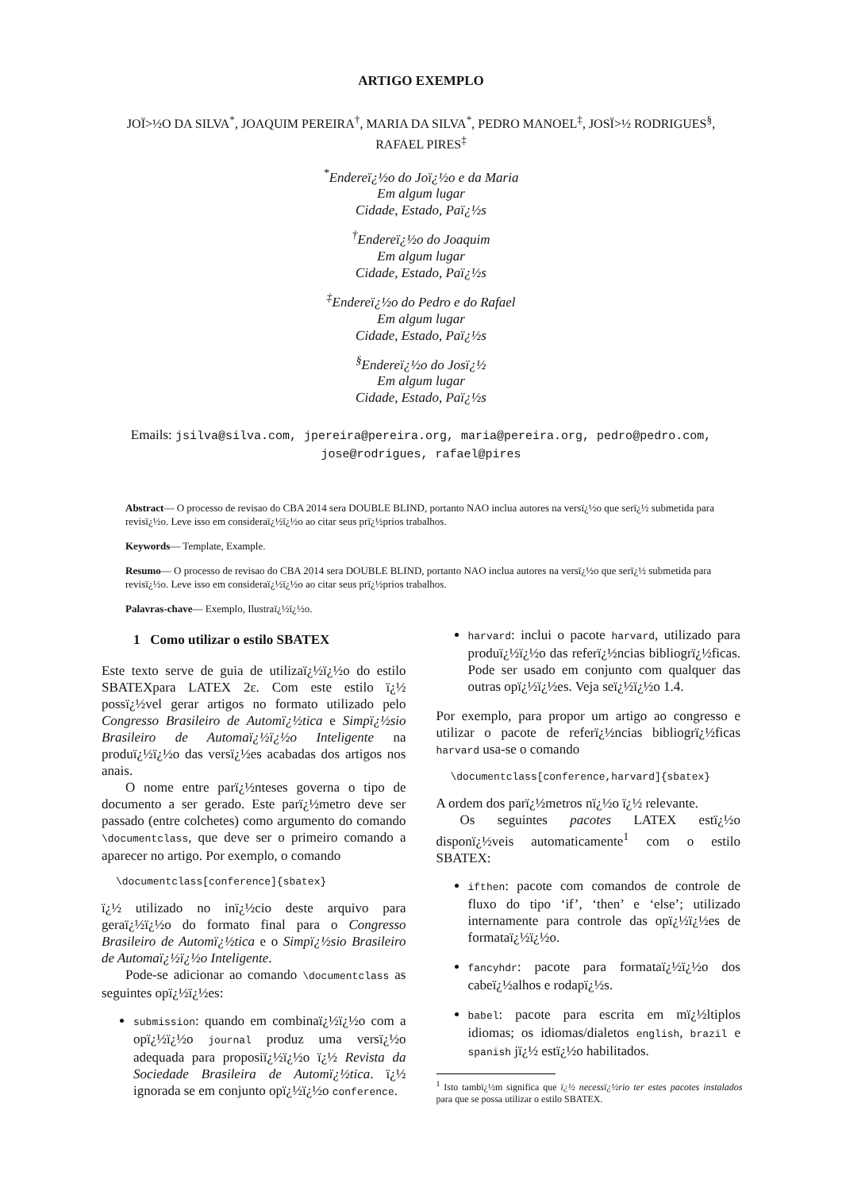ARTIGO EXEMPLO
JOÏ>½O DA SILVA<sup>*</sup>, JOAQUIM PEREIRA<sup>†</sup>, MARIA DA SILVA<sup>*</sup>, PEDRO MANOEL<sup>‡</sup>, JOSÏ>½ RODRIGUES<sup>§</sup>,
RAFAEL PIRES<sup>‡</sup>
<sup>*</sup> Endereï¿½o do Joï¿½o e da Maria
Em algum lugar
Cidade, Estado, Paï¿½s
<sup>†</sup> Endereï¿½o do Joaquim
Em algum lugar
Cidade, Estado, Paï¿½s
<sup>‡</sup> Endereï¿½o do Pedro e do Rafael
Em algum lugar
Cidade, Estado, Paï¿½s
<sup>§</sup> Endereï¿½o do Josï¿½
Em algum lugar
Cidade, Estado, Paï¿½s
Emails: jsilva@silva.com, jpereira@pereira.org, maria@pereira.org, pedro@pedro.com, jose@rodrigues, rafael@pires
Abstract— O processo de revisao do CBA 2014 sera DOUBLE BLIND, portanto NAO inclua autores na versï¿½o que serï¿½ submetida para revisï¿½o. Leve isso em consideraï¿½ï¿½o ao citar seus prï¿½prios trabalhos.
Keywords— Template, Example.
Resumo— O processo de revisao do CBA 2014 sera DOUBLE BLIND, portanto NAO inclua autores na versï¿½o que serï¿½ submetida para revisï¿½o. Leve isso em consideraï¿½ï¿½o ao citar seus prï¿½prios trabalhos.
Palavras-chave— Exemplo, Ilustraï¿½ï¿½o.
1 Como utilizar o estilo SBATEX
Este texto serve de guia de utilizaï¿½ï¿½o do estilo SBATEXpara LATEX 2ε. Com este estilo ï¿½ possï¿½vel gerar artigos no formato utilizado pelo Congresso Brasileiro de Automï¿½tica e Simpï¿½sio Brasileiro de Automaï¿½ï¿½o Inteligente na produï¿½ï¿½o das versï¿½es acabadas dos artigos nos anais.
O nome entre parï¿½nteses governa o tipo de documento a ser gerado. Este parï¿½metro deve ser passado (entre colchetes) como argumento do comando \documentclass, que deve ser o primeiro comando a aparecer no artigo. Por exemplo, o comando
\documentclass[conference]{sbatex}
ï¿½ utilizado no inï¿½cio deste arquivo para geraï¿½ï¿½o do formato final para o Congresso Brasileiro de Automï¿½tica e o Simpï¿½sio Brasileiro de Automaï¿½ï¿½o Inteligente.
Pode-se adicionar ao comando \documentclass as seguintes opï¿½ï¿½es:
submission: quando em combinaï¿½ï¿½o com a opï¿½ï¿½o journal produz uma versï¿½o adequada para proposiï¿½ï¿½o ï¿½ Revista da Sociedade Brasileira de Automï¿½tica. ï¿½ ignorada se em conjunto opï¿½ï¿½o conference.
harvard: inclui o pacote harvard, utilizado para produï¿½ï¿½o das referï¿½ncias bibliogrï¿½ficas. Pode ser usado em conjunto com qualquer das outras opï¿½ï¿½es. Veja seï¿½ï¿½o 1.4.
Por exemplo, para propor um artigo ao congresso e utilizar o pacote de referï¿½ncias bibliogrï¿½ficas harvard usa-se o comando
\documentclass[conference,harvard]{sbatex}
A ordem dos parï¿½metros nï¿½o ï¿½ relevante.
Os seguintes pacotes LATEX estï¿½o disponï¿½veis automaticamente<sup>1</sup> com o estilo SBATEX:
ifthen: pacote com comandos de controle de fluxo do tipo ‘if’, ‘then’ e ‘else’; utilizado internamente para controle das opï¿½ï¿½es de formataï¿½ï¿½o.
fancyhdr: pacote para formataï¿½ï¿½o dos cabeï¿½alhos e rodapï¿½s.
babel: pacote para escrita em mï¿½ltiplos idiomas; os idiomas/dialetos english, brazil e spanish jï¿½ estï¿½o habilitados.
<sup>1</sup> Isto tambï¿½m significa que ï¿½ necessï¿½rio ter estes pacotes instalados para que se possa utilizar o estilo SBATEX.